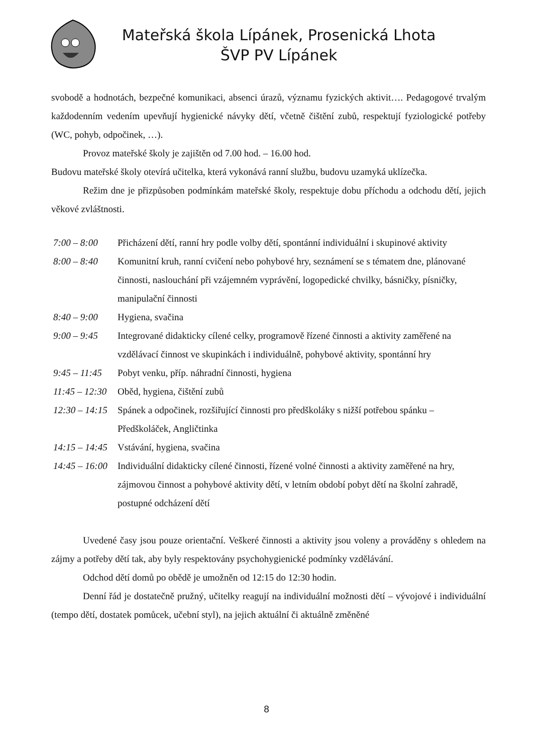Mateřská škola Lípánek, Prosenická Lhota
ŠVP PV Lípánek
svobodě a hodnotách, bezpečné komunikaci, absenci úrazů, významu fyzických aktivit…. Pedagogové trvalým každodenním vedením upevňují hygienické návyky dětí, včetně čištění zubů, respektují fyziologické potřeby (WC, pohyb, odpočinek, …).
Provoz mateřské školy je zajištěn od 7.00 hod. – 16.00 hod.
Budovu mateřské školy otevírá učitelka, která vykonává ranní službu, budovu uzamyká uklízečka.
Režim dne je přizpůsoben podmínkám mateřské školy, respektuje dobu příchodu a odchodu dětí, jejich věkové zvláštnosti.
| 7:00 – 8:00 | Přicházení dětí, ranní hry podle volby dětí, spontánní individuální i skupinové aktivity |
| 8:00 – 8:40 | Komunitní kruh, ranní cvičení nebo pohybové hry, seznámení se s tématem dne, plánované činnosti, naslouchání při vzájemném vyprávění, logopedické chvilky, básničky, písničky, manipulační činnosti |
| 8:40 – 9:00 | Hygiena, svačina |
| 9:00 – 9:45 | Integrované didakticky cílené celky, programově řízené činnosti a aktivity zaměřené na vzdělávací činnost ve skupinkách i individuálně, pohybové aktivity, spontánní hry |
| 9:45 – 11:45 | Pobyt venku, příp. náhradní činnosti, hygiena |
| 11:45 – 12:30 | Oběd, hygiena, čištění zubů |
| 12:30 – 14:15 | Spánek a odpočinek, rozšiřující činnosti pro předškoláky s nižší potřebou spánku – Předškoláček, Angličtinka |
| 14:15 – 14:45 | Vstávání, hygiena, svačina |
| 14:45 – 16:00 | Individuální didakticky cílené činnosti, řízené volné činnosti a aktivity zaměřené na hry, zájmovou činnost a pohybové aktivity dětí, v letním období pobyt dětí na školní zahradě, postupné odcházení dětí |
Uvedené časy jsou pouze orientační. Veškeré činnosti a aktivity jsou voleny a prováděny s ohledem na zájmy a potřeby dětí tak, aby byly respektovány psychohygienické podmínky vzdělávání.
Odchod dětí domů po obědě je umožněn od 12:15 do 12:30 hodin.
Denní řád je dostatečně pružný, učitelky reagují na individuální možnosti dětí – vývojové i individuální (tempo dětí, dostatek pomůcek, učební styl), na jejich aktuální či aktuálně změněné
8